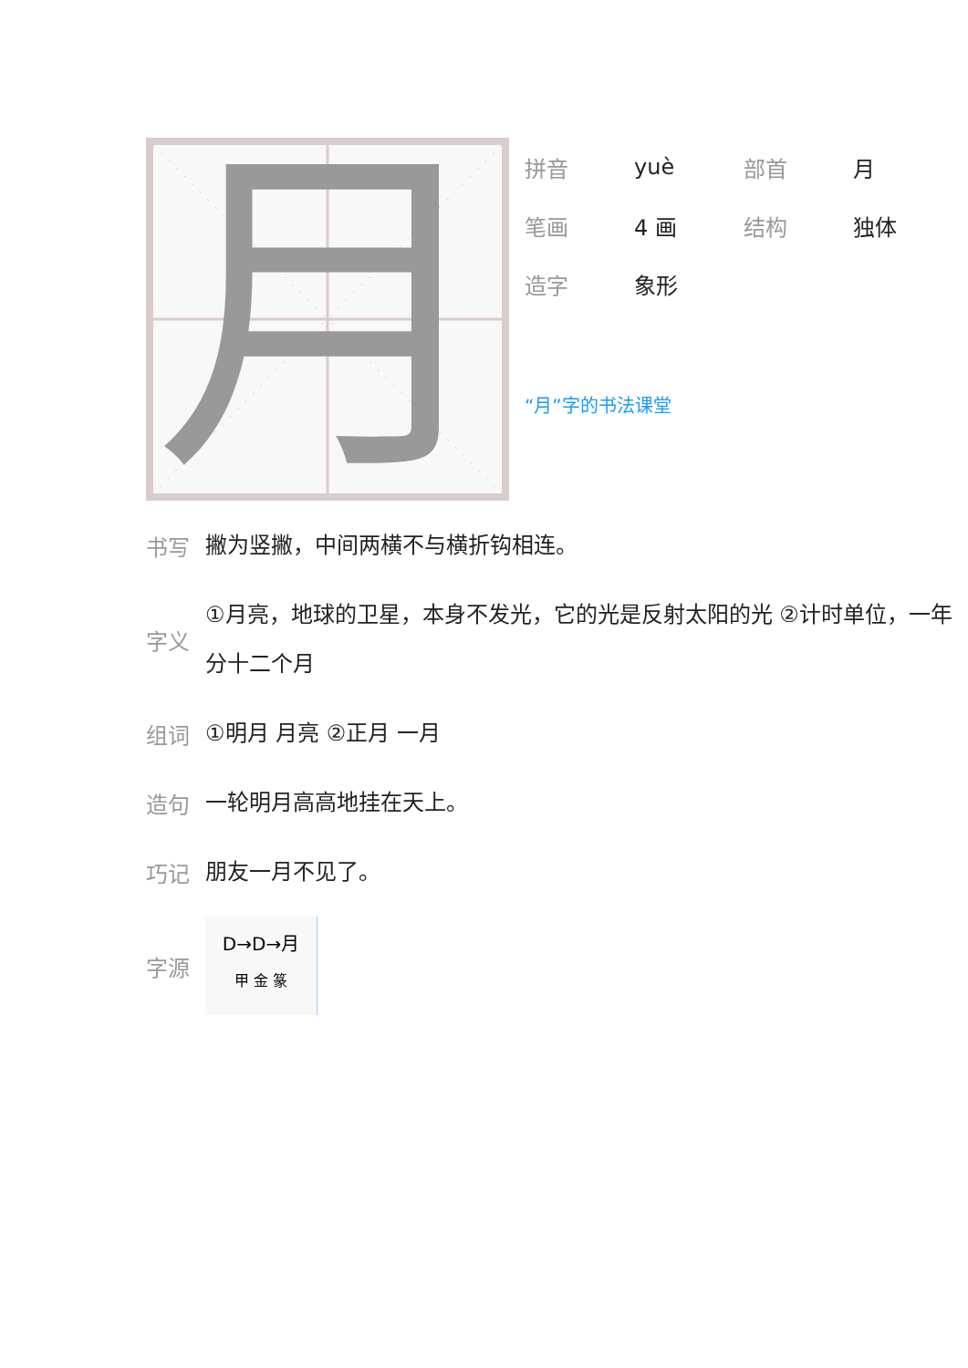月
拼音 yuè 部首 月
笔画 4 画 结构 独体
造字 象形
“月”字的书法课堂
书写 撇为竖撇，中间两横不与横折钩相连。
字义 ①月亮，地球的卫星，本身不发光，它的光是反射太阳的光 ②计时单位，一年分十二个月
组词 ①明月 月亮 ②正月 一月
造句 一轮明月高高地挂在天上。
巧记 朋友一月不见了。
字源
D→D→月
甲 金 篆